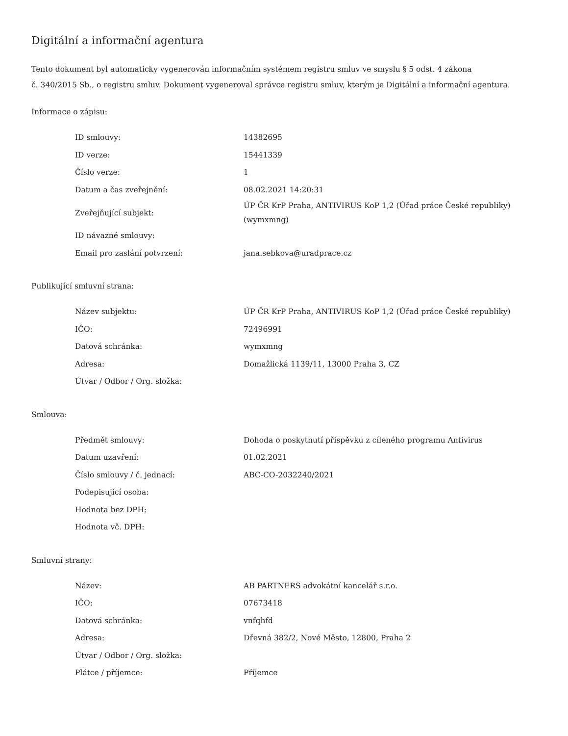Digitální a informační agentura
Tento dokument byl automaticky vygenerován informačním systémem registru smluv ve smyslu § 5 odst. 4 zákona
č. 340/2015 Sb., o registru smluv. Dokument vygeneroval správce registru smluv, kterým je Digitální a informační agentura.
Informace o zápisu:
| ID smlouvy: | 14382695 |
| ID verze: | 15441339 |
| Číslo verze: | 1 |
| Datum a čas zveřejnění: | 08.02.2021 14:20:31 |
| Zveřejňující subjekt: | ÚP ČR KrP Praha, ANTIVIRUS KoP 1,2 (Úřad práce České republiky) (wymxmng) |
| ID návazné smlouvy: | |
| Email pro zaslání potvrzení: | jana.sebkova@uradprace.cz |
Publikující smluvní strana:
| Název subjektu: | ÚP ČR KrP Praha, ANTIVIRUS KoP 1,2 (Úřad práce České republiky) |
| IČO: | 72496991 |
| Datová schránka: | wymxmng |
| Adresa: | Domažlická 1139/11, 13000 Praha 3, CZ |
| Útvar / Odbor / Org. složka: | |
Smlouva:
| Předmět smlouvy: | Dohoda o poskytnutí příspěvku z cíleného programu Antivirus |
| Datum uzavření: | 01.02.2021 |
| Číslo smlouvy / č. jednací: | ABC-CO-2032240/2021 |
| Podepisující osoba: | |
| Hodnota bez DPH: | |
| Hodnota vč. DPH: | |
Smluvní strany:
| Název: | AB PARTNERS advokátní kancelář s.r.o. |
| IČO: | 07673418 |
| Datová schránka: | vnfqhfd |
| Adresa: | Dřevná 382/2, Nové Město, 12800, Praha 2 |
| Útvar / Odbor / Org. složka: | |
| Plátce / příjemce: | Příjemce |